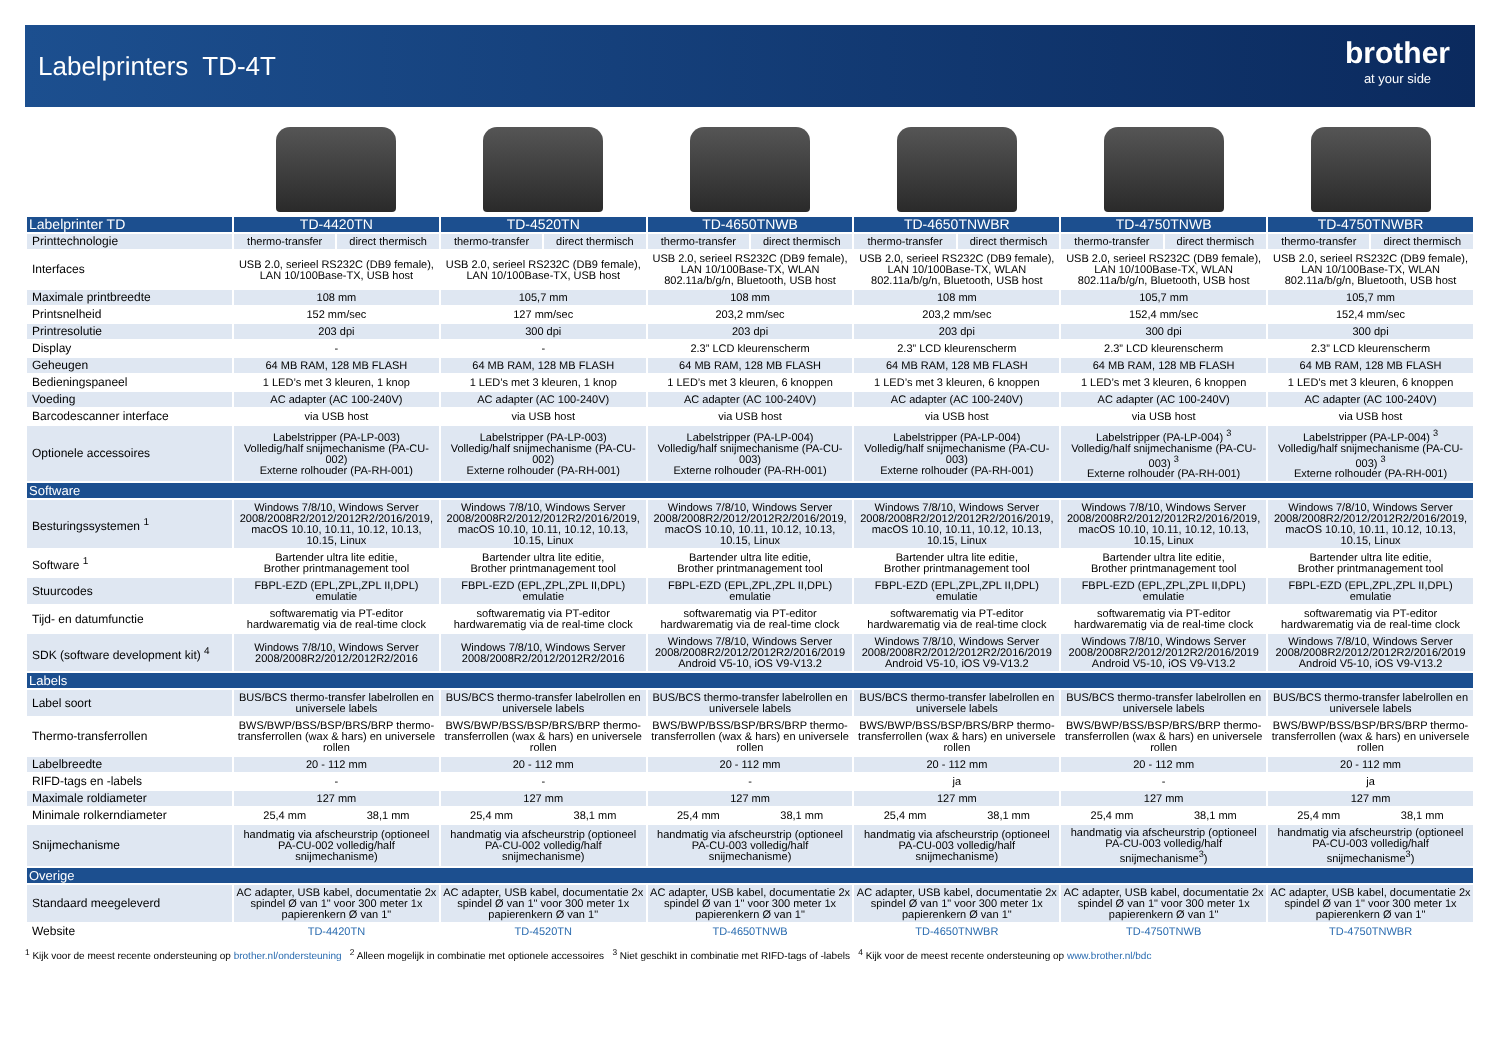Labelprinters TD-4T
brother
at your side
| Labelprinter TD | TD-4420TN | | TD-4520TN | | TD-4650TNWB | | TD-4650TNWBR | | TD-4750TNWB | | TD-4750TNWBR | |
| --- | --- | --- | --- | --- | --- | --- | --- | --- | --- | --- | --- | --- |
| Printtechnologie | thermo-transfer | direct thermisch | thermo-transfer | direct thermisch | thermo-transfer | direct thermisch | thermo-transfer | direct thermisch | thermo-transfer | direct thermisch | thermo-transfer | direct thermisch |
| Interfaces | USB 2.0, serieel RS232C (DB9 female), LAN 10/100Base-TX, USB host | | USB 2.0, serieel RS232C (DB9 female), LAN 10/100Base-TX, USB host | | USB 2.0, serieel RS232C (DB9 female), LAN 10/100Base-TX, WLAN 802.11a/b/g/n, Bluetooth, USB host | | USB 2.0, serieel RS232C (DB9 female), LAN 10/100Base-TX, WLAN 802.11a/b/g/n, Bluetooth, USB host | | USB 2.0, serieel RS232C (DB9 female), LAN 10/100Base-TX, WLAN 802.11a/b/g/n, Bluetooth, USB host | | USB 2.0, serieel RS232C (DB9 female), LAN 10/100Base-TX, WLAN 802.11a/b/g/n, Bluetooth, USB host | |
| Maximale printbreedte | 108 mm | | 105,7 mm | | 108 mm | | 108 mm | | 105,7 mm | | 105,7 mm | |
| Printsnelheid | 152 mm/sec | | 127 mm/sec | | 203,2 mm/sec | | 203,2 mm/sec | | 152,4 mm/sec | | 152,4 mm/sec | |
| Printresolutie | 203 dpi | | 300 dpi | | 203 dpi | | 203 dpi | | 300 dpi | | 300 dpi | |
| Display | - | | - | | 2.3” LCD kleurenscherm | | 2.3” LCD kleurenscherm | | 2.3” LCD kleurenscherm | | 2.3” LCD kleurenscherm | |
| Geheugen | 64 MB RAM, 128 MB FLASH | | 64 MB RAM, 128 MB FLASH | | 64 MB RAM, 128 MB FLASH | | 64 MB RAM, 128 MB FLASH | | 64 MB RAM, 128 MB FLASH | | 64 MB RAM, 128 MB FLASH | |
| Bedieningspaneel | 1 LED’s met 3 kleuren, 1 knop | | 1 LED’s met 3 kleuren, 1 knop | | 1 LED’s met 3 kleuren, 6 knoppen | | 1 LED’s met 3 kleuren, 6 knoppen | | 1 LED’s met 3 kleuren, 6 knoppen | | 1 LED’s met 3 kleuren, 6 knoppen | |
| Voeding | AC adapter (AC 100-240V) | | AC adapter (AC 100-240V) | | AC adapter (AC 100-240V) | | AC adapter (AC 100-240V) | | AC adapter (AC 100-240V) | | AC adapter (AC 100-240V) | |
| Barcodescanner interface | via USB host | | via USB host | | via USB host | | via USB host | | via USB host | | via USB host | |
| Optionele accessoires | Labelstripper (PA-LP-003) Volledig/half snijmechanisme (PA-CU-002) Externe rolhouder (PA-RH-001) | | Labelstripper (PA-LP-003) Volledig/half snijmechanisme (PA-CU-002) Externe rolhouder (PA-RH-001) | | Labelstripper (PA-LP-004) Volledig/half snijmechanisme (PA-CU-003) Externe rolhouder (PA-RH-001) | | Labelstripper (PA-LP-004) Volledig/half snijmechanisme (PA-CU-003) Externe rolhouder (PA-RH-001) | | Labelstripper (PA-LP-004) <sup>3</sup> Volledig/half snijmechanisme (PA-CU-003) <sup>3</sup> Externe rolhouder (PA-RH-001) | | Labelstripper (PA-LP-004) <sup>3</sup> Volledig/half snijmechanisme (PA-CU-003) <sup>3</sup> Externe rolhouder (PA-RH-001) | |
| Software | | | | | | | | | | | | |
| Besturingssystemen <sup>1</sup> | Windows 7/8/10, Windows Server 2008/2008R2/2012/2012R2/2016/2019, macOS 10.10, 10.11, 10.12, 10.13, 10.15, Linux | | Windows 7/8/10, Windows Server 2008/2008R2/2012/2012R2/2016/2019, macOS 10.10, 10.11, 10.12, 10.13, 10.15, Linux | | Windows 7/8/10, Windows Server 2008/2008R2/2012/2012R2/2016/2019, macOS 10.10, 10.11, 10.12, 10.13, 10.15, Linux | | Windows 7/8/10, Windows Server 2008/2008R2/2012/2012R2/2016/2019, macOS 10.10, 10.11, 10.12, 10.13, 10.15, Linux | | Windows 7/8/10, Windows Server 2008/2008R2/2012/2012R2/2016/2019, macOS 10.10, 10.11, 10.12, 10.13, 10.15, Linux | | Windows 7/8/10, Windows Server 2008/2008R2/2012/2012R2/2016/2019, macOS 10.10, 10.11, 10.12, 10.13, 10.15, Linux | |
| Software <sup>1</sup> | Bartender ultra lite editie, Brother printmanagement tool | | Bartender ultra lite editie, Brother printmanagement tool | | Bartender ultra lite editie, Brother printmanagement tool | | Bartender ultra lite editie, Brother printmanagement tool | | Bartender ultra lite editie, Brother printmanagement tool | | Bartender ultra lite editie, Brother printmanagement tool | |
| Stuurcodes | FBPL-EZD (EPL,ZPL,ZPL II,DPL) emulatie | | FBPL-EZD (EPL,ZPL,ZPL II,DPL) emulatie | | FBPL-EZD (EPL,ZPL,ZPL II,DPL) emulatie | | FBPL-EZD (EPL,ZPL,ZPL II,DPL) emulatie | | FBPL-EZD (EPL,ZPL,ZPL II,DPL) emulatie | | FBPL-EZD (EPL,ZPL,ZPL II,DPL) emulatie | |
| Tijd- en datumfunctie | softwarematig via PT-editor hardwarematig via de real-time clock | | softwarematig via PT-editor hardwarematig via de real-time clock | | softwarematig via PT-editor hardwarematig via de real-time clock | | softwarematig via PT-editor hardwarematig via de real-time clock | | softwarematig via PT-editor hardwarematig via de real-time clock | | softwarematig via PT-editor hardwarematig via de real-time clock | |
| SDK (software development kit) <sup>4</sup> | Windows 7/8/10, Windows Server 2008/2008R2/2012/2012R2/2016 | | Windows 7/8/10, Windows Server 2008/2008R2/2012/2012R2/2016 | | Windows 7/8/10, Windows Server 2008/2008R2/2012/2012R2/2016/2019 Android V5-10, iOS V9-V13.2 | | Windows 7/8/10, Windows Server 2008/2008R2/2012/2012R2/2016/2019 Android V5-10, iOS V9-V13.2 | | Windows 7/8/10, Windows Server 2008/2008R2/2012/2012R2/2016/2019 Android V5-10, iOS V9-V13.2 | | Windows 7/8/10, Windows Server 2008/2008R2/2012/2012R2/2016/2019 Android V5-10, iOS V9-V13.2 | |
| Labels | | | | | | | | | | | | |
| Label soort | BUS/BCS thermo-transfer labelrollen en universele labels | | BUS/BCS thermo-transfer labelrollen en universele labels | | BUS/BCS thermo-transfer labelrollen en universele labels | | BUS/BCS thermo-transfer labelrollen en universele labels | | BUS/BCS thermo-transfer labelrollen en universele labels | | BUS/BCS thermo-transfer labelrollen en universele labels | |
| Thermo-transferrollen | BWS/BWP/BSS/BSP/BRS/BRP thermo-transferrollen (wax & hars) en universele rollen | | BWS/BWP/BSS/BSP/BRS/BRP thermo-transferrollen (wax & hars) en universele rollen | | BWS/BWP/BSS/BSP/BRS/BRP thermo-transferrollen (wax & hars) en universele rollen | | BWS/BWP/BSS/BSP/BRS/BRP thermo-transferrollen (wax & hars) en universele rollen | | BWS/BWP/BSS/BSP/BRS/BRP thermo-transferrollen (wax & hars) en universele rollen | | BWS/BWP/BSS/BSP/BRS/BRP thermo-transferrollen (wax & hars) en universele rollen | |
| Labelbreedte | 20 - 112 mm | | 20 - 112 mm | | 20 - 112 mm | | 20 - 112 mm | | 20 - 112 mm | | 20 - 112 mm | |
| RIFD-tags en -labels | - | | - | | - | | ja | | - | | ja | |
| Maximale roldiameter | 127 mm | | 127 mm | | 127 mm | | 127 mm | | 127 mm | | 127 mm | |
| Minimale rolkerndiameter | 25,4 mm | 38,1 mm | 25,4 mm | 38,1 mm | 25,4 mm | 38,1 mm | 25,4 mm | 38,1 mm | 25,4 mm | 38,1 mm | 25,4 mm | 38,1 mm |
| Snijmechanisme | handmatig via afscheurstrip (optioneel PA-CU-002 volledig/half snijmechanisme) | | handmatig via afscheurstrip (optioneel PA-CU-002 volledig/half snijmechanisme) | | handmatig via afscheurstrip (optioneel PA-CU-003 volledig/half snijmechanisme) | | handmatig via afscheurstrip (optioneel PA-CU-003 volledig/half snijmechanisme) | | handmatig via afscheurstrip (optioneel PA-CU-003 volledig/half snijmechanisme<sup>3</sup>) | | handmatig via afscheurstrip (optioneel PA-CU-003 volledig/half snijmechanisme<sup>3</sup>) | |
| Overige | | | | | | | | | | | | |
| Standaard meegeleverd | AC adapter, USB kabel, documentatie 2x spindel Ø van 1" voor 300 meter 1x papierenkern Ø van 1" | | AC adapter, USB kabel, documentatie 2x spindel Ø van 1" voor 300 meter 1x papierenkern Ø van 1" | | AC adapter, USB kabel, documentatie 2x spindel Ø van 1" voor 300 meter 1x papierenkern Ø van 1" | | AC adapter, USB kabel, documentatie 2x spindel Ø van 1" voor 300 meter 1x papierenkern Ø van 1" | | AC adapter, USB kabel, documentatie 2x spindel Ø van 1" voor 300 meter 1x papierenkern Ø van 1" | | AC adapter, USB kabel, documentatie 2x spindel Ø van 1" voor 300 meter 1x papierenkern Ø van 1" | |
| Website | TD-4420TN | | TD-4520TN | | TD-4650TNWB | | TD-4650TNWBR | | TD-4750TNWB | | TD-4750TNWBR | |
<sup>1</sup> Kijk voor de meest recente ondersteuning op brother.nl/ondersteuning <sup>2</sup> Alleen mogelijk in combinatie met optionele accessoires <sup>3</sup> Niet geschikt in combinatie met RIFD-tags of -labels <sup>4</sup> Kijk voor de meest recente ondersteuning op www.brother.nl/bdc